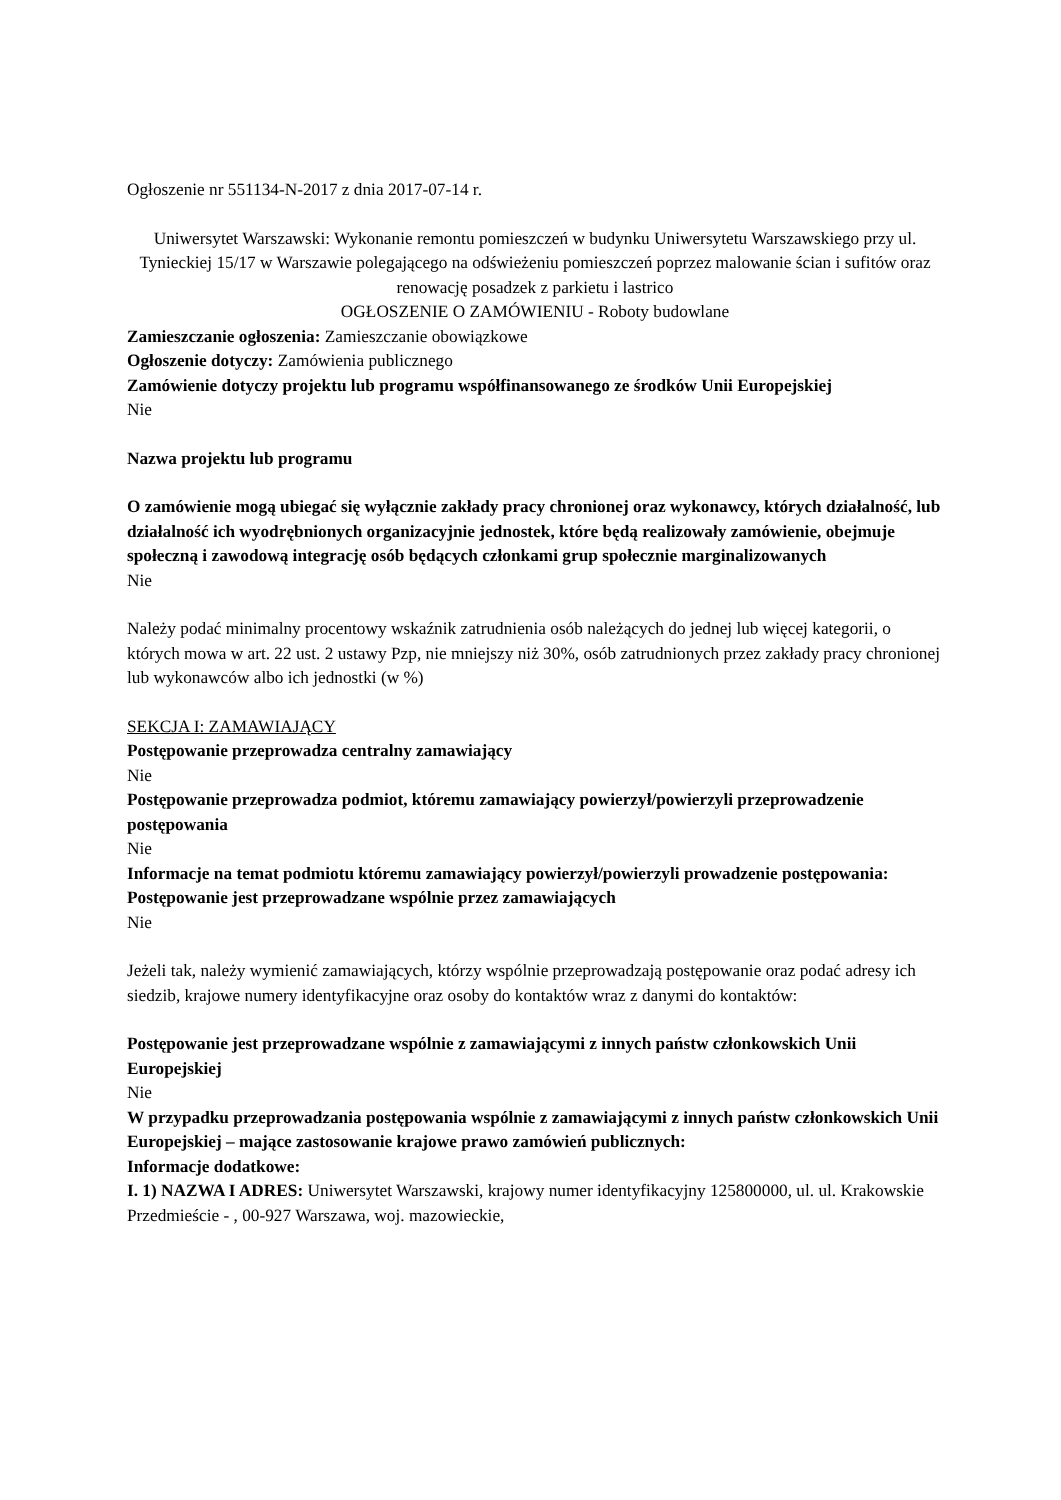Ogłoszenie nr 551134-N-2017 z dnia 2017-07-14 r.
Uniwersytet Warszawski: Wykonanie remontu pomieszczeń w budynku Uniwersytetu Warszawskiego przy ul. Tynieckiej 15/17 w Warszawie polegającego na odświeżeniu pomieszczeń poprzez malowanie ścian i sufitów oraz renowację posadzek z parkietu i lastrico
OGŁOSZENIE O ZAMÓWIENIU - Roboty budowlane
Zamieszczanie ogłoszenia: Zamieszczanie obowiązkowe
Ogłoszenie dotyczy: Zamówienia publicznego
Zamówienie dotyczy projektu lub programu współfinansowanego ze środków Unii Europejskiej
Nie
Nazwa projektu lub programu
O zamówienie mogą ubiegać się wyłącznie zakłady pracy chronionej oraz wykonawcy, których działalność, lub działalność ich wyodrębnionych organizacyjnie jednostek, które będą realizowały zamówienie, obejmuje społeczną i zawodową integrację osób będących członkami grup społecznie marginalizowanych
Nie
Należy podać minimalny procentowy wskaźnik zatrudnienia osób należących do jednej lub więcej kategorii, o których mowa w art. 22 ust. 2 ustawy Pzp, nie mniejszy niż 30%, osób zatrudnionych przez zakłady pracy chronionej lub wykonawców albo ich jednostki (w %)
SEKCJA I: ZAMAWIAJĄCY
Postępowanie przeprowadza centralny zamawiający
Nie
Postępowanie przeprowadza podmiot, któremu zamawiający powierzył/powierzyli przeprowadzenie postępowania
Nie
Informacje na temat podmiotu któremu zamawiający powierzył/powierzyli prowadzenie postępowania:
Postępowanie jest przeprowadzane wspólnie przez zamawiających
Nie
Jeżeli tak, należy wymienić zamawiających, którzy wspólnie przeprowadzają postępowanie oraz podać adresy ich siedzib, krajowe numery identyfikacyjne oraz osoby do kontaktów wraz z danymi do kontaktów:
Postępowanie jest przeprowadzane wspólnie z zamawiającymi z innych państw członkowskich Unii Europejskiej
Nie
W przypadku przeprowadzania postępowania wspólnie z zamawiającymi z innych państw członkowskich Unii Europejskiej – mające zastosowanie krajowe prawo zamówień publicznych:
Informacje dodatkowe:
I. 1) NAZWA I ADRES: Uniwersytet Warszawski, krajowy numer identyfikacyjny 125800000, ul. ul. Krakowskie Przedmieście - , 00-927 Warszawa, woj. mazowieckie,